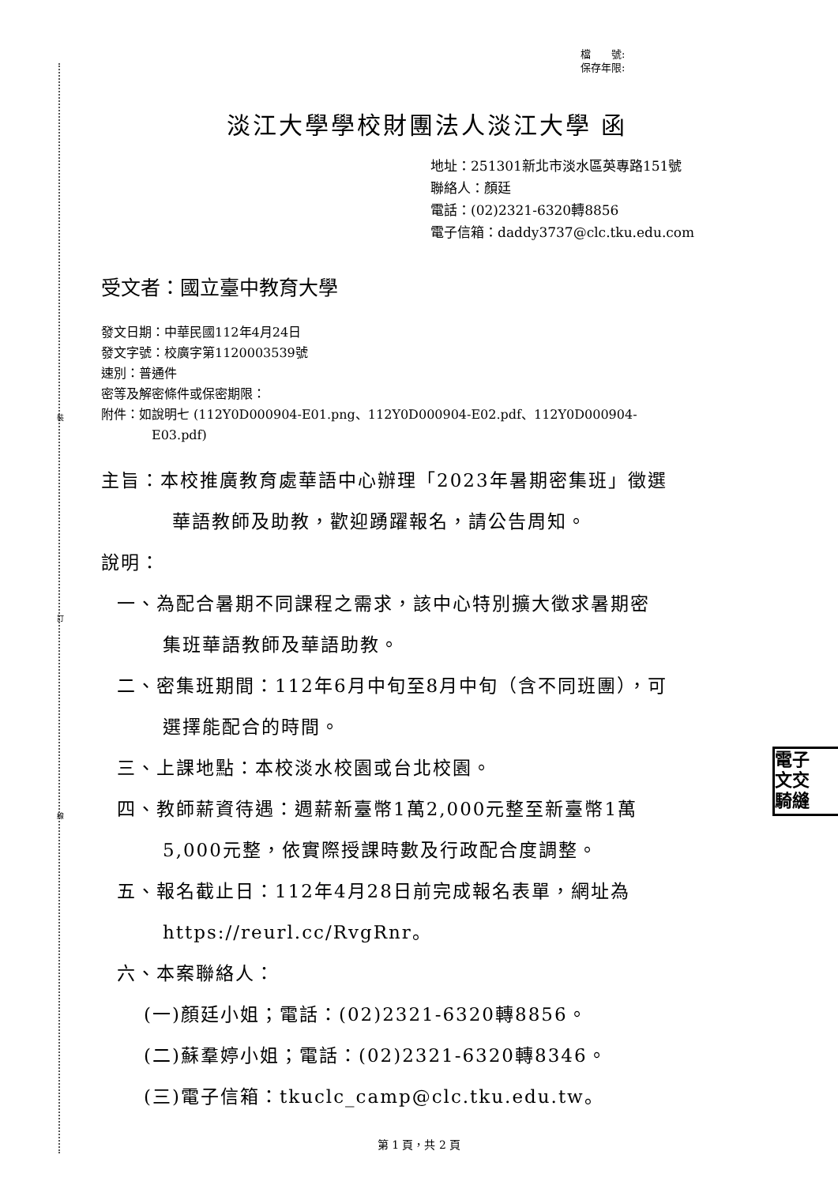裝
訂
線
電子
文交
騎縫
檔　　號:
保存年限:
淡江大學學校財團法人淡江大學 函
地址：251301新北市淡水區英專路151號
聯絡人：顏廷
電話：(02)2321-6320轉8856
電子信箱：daddy3737@clc.tku.edu.com
受文者：國立臺中教育大學
發文日期：中華民國112年4月24日
發文字號：校廣字第1120003539號
速別：普通件
密等及解密條件或保密期限：
附件：如說明七 (112Y0D000904-E01.png、112Y0D000904-E02.pdf、112Y0D000904-
E03.pdf)
主旨：本校推廣教育處華語中心辦理「2023年暑期密集班」徵選
華語教師及助教，歡迎踴躍報名，請公告周知。
說明：
一、為配合暑期不同課程之需求，該中心特別擴大徵求暑期密
集班華語教師及華語助教。
二、密集班期間：112年6月中旬至8月中旬（含不同班團），可
選擇能配合的時間。
三、上課地點：本校淡水校園或台北校園。
四、教師薪資待遇：週薪新臺幣1萬2,000元整至新臺幣1萬
5,000元整，依實際授課時數及行政配合度調整。
五、報名截止日：112年4月28日前完成報名表單，網址為
https://reurl.cc/RvgRnr。
六、本案聯絡人：
(一)顏廷小姐；電話：(02)2321-6320轉8856。
(二)蘇羣婷小姐；電話：(02)2321-6320轉8346。
(三)電子信箱：tkuclc_camp@clc.tku.edu.tw。
第 1 頁，共 2 頁